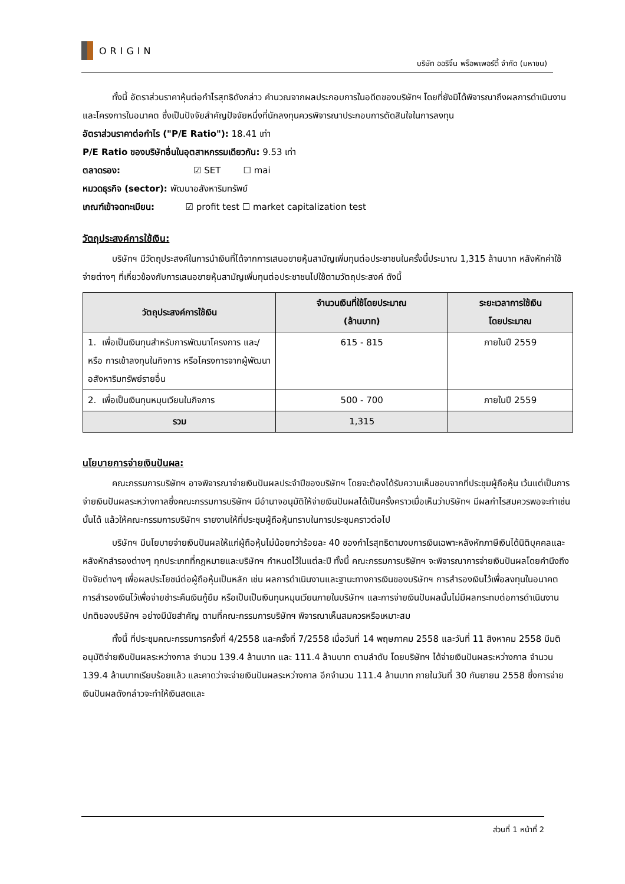ORIGIN
บริษัท ออริจิ้น พร็อพเพอร์ตี้ จำกัด (มหาชน)
ทั้งนี้ อัตราส่วนราคาหุ้นต่อกำไรสุทธิดังกล่าว คำนวณจากผลประกอบการในอดีตของบริษัทฯ โดยที่ยังมิได้พิจารณาถึงผลการดำเนินงานและโครงการในอนาคต ซึ่งเป็นปัจจัยสำคัญปัจจัยหนึ่งที่นักลงทุนควรพิจารณาประกอบการตัดสินใจในการลงทุน
อัตราส่วนราคาต่อกำไร ("P/E Ratio"): 18.41 เท่า
P/E Ratio ของบริษัทอื่นในอุตสาหกรรมเดียวกัน: 9.53 เท่า
ตลาดรอง: ☑ SET ☐ mai
หมวดธุรกิจ (sector): พัฒนาอสังหาริมทรัพย์
เกณฑ์เข้าจดทะเบียน: ☑ profit test ☐ market capitalization test
วัตถุประสงค์การใช้เงิน:
บริษัทฯ มีวัตถุประสงค์ในการนำเงินที่ได้จากการเสนอขายหุ้นสามัญเพิ่มทุนต่อประชาชนในครั้งนี้ประมาณ 1,315 ล้านบาท หลังหักค่าใช้จ่ายต่างๆ ที่เกี่ยวข้องกับการเสนอขายหุ้นสามัญเพิ่มทุนต่อประชาชนไปใช้ตามวัตถุประสงค์ ดังนี้
| วัตถุประสงค์การใช้เงิน | จำนวนเงินที่ใช้โดยประมาณ (ล้านบาท) | ระยะเวลาการใช้เงิน โดยประมาณ |
| --- | --- | --- |
| 1. เพื่อเป็นเงินทุนสำหรับการพัฒนาโครงการ และ/หรือ การเข้าลงทุนในกิจการ หรือโครงการจากผู้พัฒนาอสังหาริมทรัพย์รายอื่น | 615 - 815 | ภายในปี 2559 |
| 2. เพื่อเป็นเงินทุนหมุนเวียนในกิจการ | 500 - 700 | ภายในปี 2559 |
| รวม | 1,315 | |
นโยบายการจ่ายเงินปันผล:
คณะกรรมการบริษัทฯ อาจพิจารณาจ่ายเงินปันผลประจำปีของบริษัทฯ โดยจะต้องได้รับความเห็นชอบจากที่ประชุมผู้ถือหุ้น เว้นแต่เป็นการจ่ายเงินปันผลระหว่างกาลซึ่งคณะกรรมการบริษัทฯ มีอำนาจอนุมัติให้จ่ายเงินปันผลได้เป็นครั้งคราวเมื่อเห็นว่าบริษัทฯ มีผลกำไรสมควรพอจะทำเช่นนั้นได้ แล้วให้คณะกรรมการบริษัทฯ รายงานให้ที่ประชุมผู้ถือหุ้นทราบในการประชุมคราวต่อไป
บริษัทฯ มีนโยบายจ่ายเงินปันผลให้แก่ผู้ถือหุ้นไม่น้อยกว่าร้อยละ 40 ของกำไรสุทธิตามงบการเงินเฉพาะหลังหักภาษีเงินได้นิติบุคคลและหลังหักสำรองต่างๆ ทุกประเภทที่กฎหมายและบริษัทฯ กำหนดไว้ในแต่ละปี ทั้งนี้ คณะกรรมการบริษัทฯ จะพิจารณาการจ่ายเงินปันผลโดยคำนึงถึงปัจจัยต่างๆ เพื่อผลประโยชน์ต่อผู้ถือหุ้นเป็นหลัก เช่น ผลการดำเนินงานและฐานะทางการเงินของบริษัทฯ การสำรองเงินไว้เพื่อลงทุนในอนาคต การสำรองเงินไว้เพื่อจ่ายชำระคืนเงินกู้ยืม หรือเป็นเป็นเงินทุนหมุนเวียนภายในบริษัทฯ และการจ่ายเงินปันผลนั้นไม่มีผลกระทบต่อการดำเนินงานปกติของบริษัทฯ อย่างมีนัยสำคัญ ตามที่คณะกรรมการบริษัทฯ พิจารณาเห็นสมควรหรือเหมาะสม
ทั้งนี้ ที่ประชุมคณะกรรมการครั้งที่ 4/2558 และครั้งที่ 7/2558 เมื่อวันที่ 14 พฤษภาคม 2558 และวันที่ 11 สิงหาคม 2558 มีมติอนุมัติจ่ายเงินปันผลระหว่างกาล จำนวน 139.4 ล้านบาท และ 111.4 ล้านบาท ตามลำดับ โดยบริษัทฯ ได้จ่ายเงินปันผลระหว่างกาล จำนวน 139.4 ล้านบาทเรียบร้อยแล้ว และคาดว่าจะจ่ายเงินปันผลระหว่างกาล อีกจำนวน 111.4 ล้านบาท ภายในวันที่ 30 กันยายน 2558 ซึ่งการจ่ายเงินปันผลดังกล่าวจะทำให้เงินสดและ
ส่วนที่ 1 หน้าที่ 2